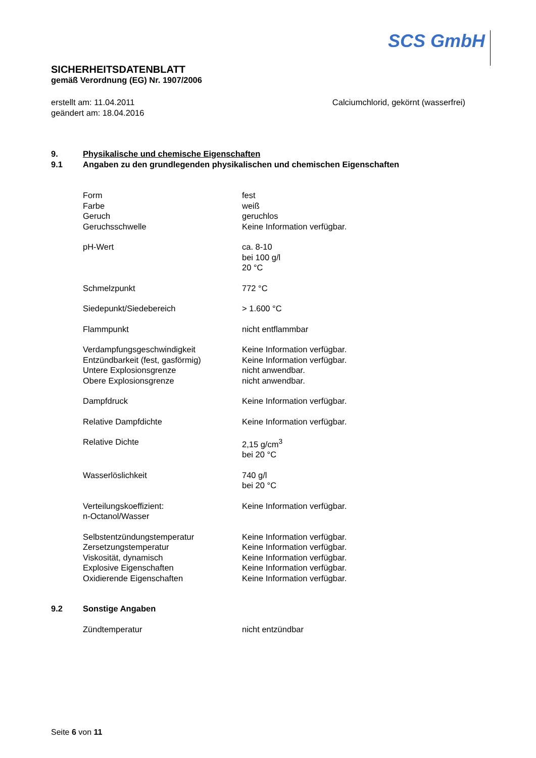SCS GmbH
SICHERHEITSDATENBLATT
gemäß Verordnung (EG) Nr. 1907/2006
erstellt am: 11.04.2011
geändert am: 18.04.2016
Calciumchlorid, gekörnt (wasserfrei)
9. Physikalische und chemische Eigenschaften
9.1 Angaben zu den grundlegenden physikalischen und chemischen Eigenschaften
| Form | fest |
| Farbe | weiß |
| Geruch | geruchlos |
| Geruchsschwelle | Keine Information verfügbar. |
| pH-Wert | ca. 8-10 bei 100 g/l 20 °C |
| Schmelzpunkt | 772 °C |
| Siedepunkt/Siedebereich | > 1.600 °C |
| Flammpunkt | nicht entflammbar |
| Verdampfungsgeschwindigkeit | Keine Information verfügbar. |
| Entzündbarkeit (fest, gasförmig) | Keine Information verfügbar. |
| Untere Explosionsgrenze | nicht anwendbar. |
| Obere Explosionsgrenze | nicht anwendbar. |
| Dampfdruck | Keine Information verfügbar. |
| Relative Dampfdichte | Keine Information verfügbar. |
| Relative Dichte | 2,15 g/cm<sup>3</sup> bei 20 °C |
| Wasserlöslichkeit | 740 g/l bei 20 °C |
| Verteilungskoeffizient: n-Octanol/Wasser | Keine Information verfügbar. |
| Selbstentzündungstemperatur | Keine Information verfügbar. |
| Zersetzungstemperatur | Keine Information verfügbar. |
| Viskosität, dynamisch | Keine Information verfügbar. |
| Explosive Eigenschaften | Keine Information verfügbar. |
| Oxidierende Eigenschaften | Keine Information verfügbar. |
9.2 Sonstige Angaben
| Zündtemperatur | nicht entzündbar |
Seite 6 von 11